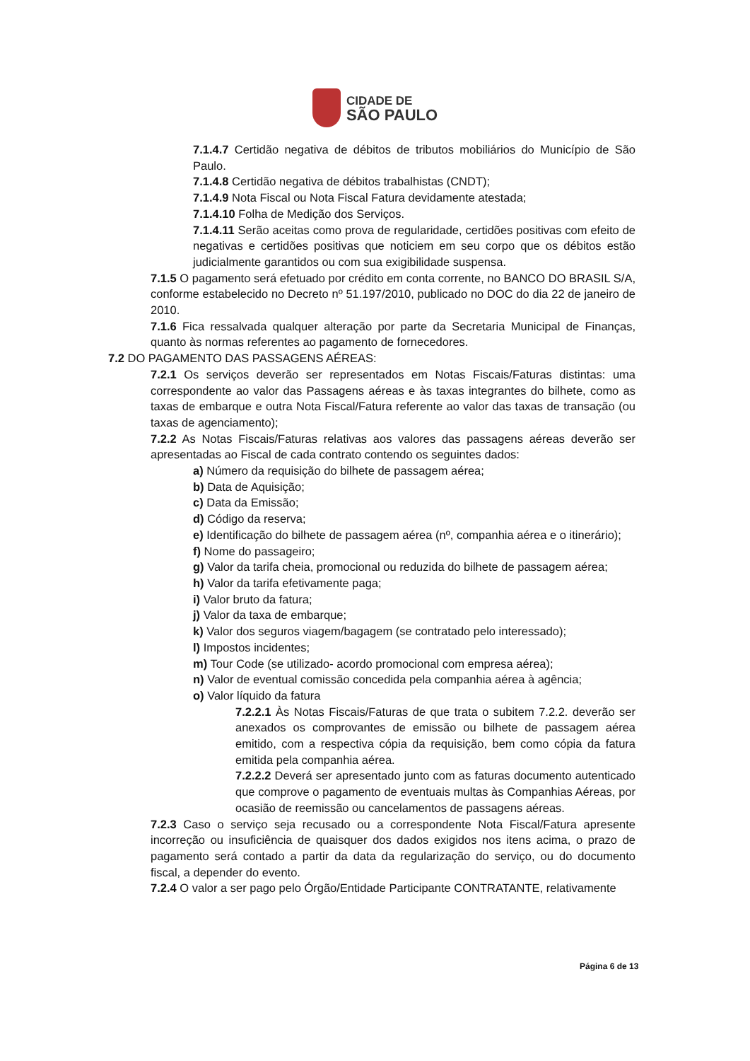CIDADE DE
SÃO PAULO
7.1.4.7 Certidão negativa de débitos de tributos mobiliários do Município de São Paulo.
7.1.4.8 Certidão negativa de débitos trabalhistas (CNDT);
7.1.4.9 Nota Fiscal ou Nota Fiscal Fatura devidamente atestada;
7.1.4.10 Folha de Medição dos Serviços.
7.1.4.11 Serão aceitas como prova de regularidade, certidões positivas com efeito de negativas e certidões positivas que noticiem em seu corpo que os débitos estão judicialmente garantidos ou com sua exigibilidade suspensa.
7.1.5 O pagamento será efetuado por crédito em conta corrente, no BANCO DO BRASIL S/A, conforme estabelecido no Decreto nº 51.197/2010, publicado no DOC do dia 22 de janeiro de 2010.
7.1.6 Fica ressalvada qualquer alteração por parte da Secretaria Municipal de Finanças, quanto às normas referentes ao pagamento de fornecedores.
7.2 DO PAGAMENTO DAS PASSAGENS AÉREAS:
7.2.1 Os serviços deverão ser representados em Notas Fiscais/Faturas distintas: uma correspondente ao valor das Passagens aéreas e às taxas integrantes do bilhete, como as taxas de embarque e outra Nota Fiscal/Fatura referente ao valor das taxas de transação (ou taxas de agenciamento);
7.2.2 As Notas Fiscais/Faturas relativas aos valores das passagens aéreas deverão ser apresentadas ao Fiscal de cada contrato contendo os seguintes dados:
a) Número da requisição do bilhete de passagem aérea;
b) Data de Aquisição;
c) Data da Emissão;
d) Código da reserva;
e) Identificação do bilhete de passagem aérea (nº, companhia aérea e o itinerário);
f) Nome do passageiro;
g) Valor da tarifa cheia, promocional ou reduzida do bilhete de passagem aérea;
h) Valor da tarifa efetivamente paga;
i) Valor bruto da fatura;
j) Valor da taxa de embarque;
k) Valor dos seguros viagem/bagagem (se contratado pelo interessado);
l) Impostos incidentes;
m) Tour Code (se utilizado- acordo promocional com empresa aérea);
n) Valor de eventual comissão concedida pela companhia aérea à agência;
o) Valor líquido da fatura
7.2.2.1 Às Notas Fiscais/Faturas de que trata o subitem 7.2.2. deverão ser anexados os comprovantes de emissão ou bilhete de passagem aérea emitido, com a respectiva cópia da requisição, bem como cópia da fatura emitida pela companhia aérea.
7.2.2.2 Deverá ser apresentado junto com as faturas documento autenticado que comprove o pagamento de eventuais multas às Companhias Aéreas, por ocasião de reemissão ou cancelamentos de passagens aéreas.
7.2.3 Caso o serviço seja recusado ou a correspondente Nota Fiscal/Fatura apresente incorreção ou insuficiência de quaisquer dos dados exigidos nos itens acima, o prazo de pagamento será contado a partir da data da regularização do serviço, ou do documento fiscal, a depender do evento.
7.2.4 O valor a ser pago pelo Órgão/Entidade Participante CONTRATANTE, relativamente
Página 6 de 13